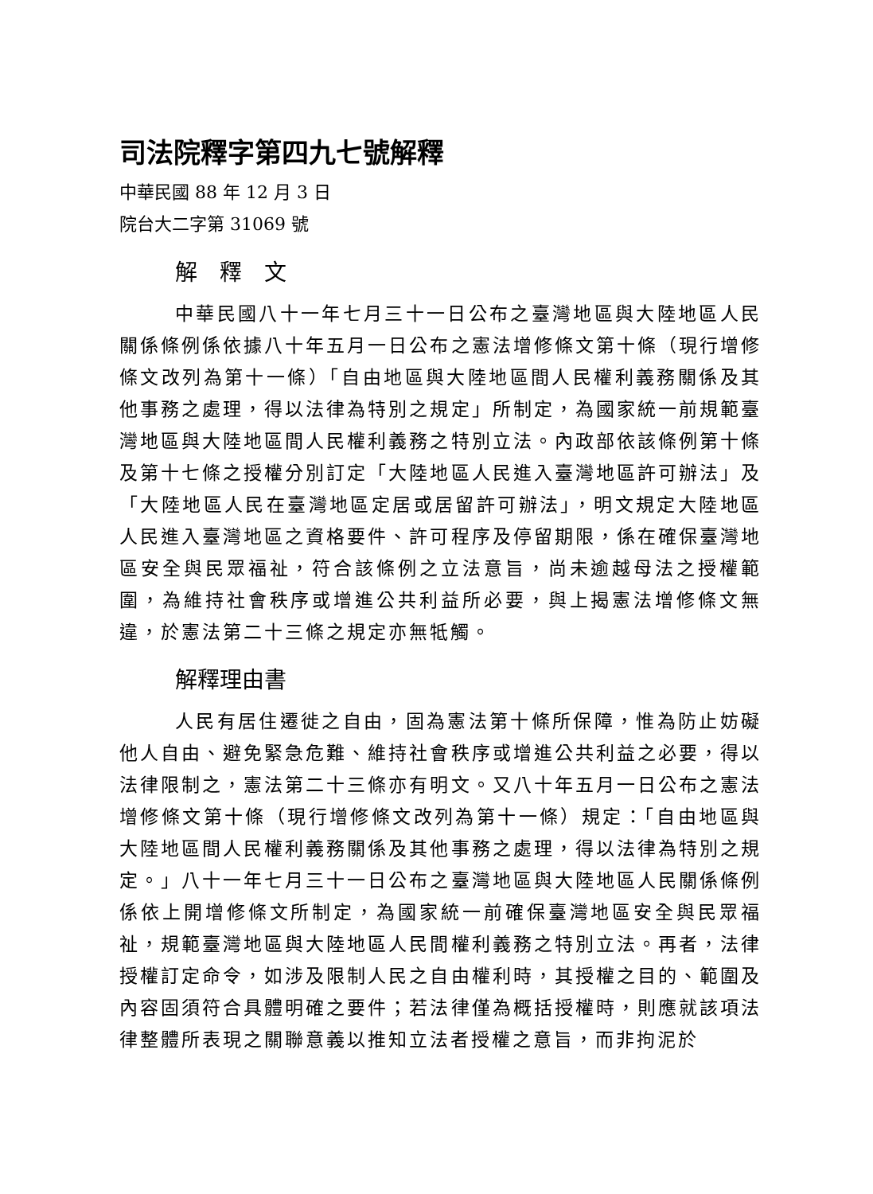司法院釋字第四九七號解釋
中華民國 88 年 12 月 3 日
院台大二字第 31069 號
解　釋　文
中華民國八十一年七月三十一日公布之臺灣地區與大陸地區人民關係條例係依據八十年五月一日公布之憲法增修條文第十條（現行增修條文改列為第十一條）「自由地區與大陸地區間人民權利義務關係及其他事務之處理，得以法律為特別之規定」所制定，為國家統一前規範臺灣地區與大陸地區間人民權利義務之特別立法。內政部依該條例第十條及第十七條之授權分別訂定「大陸地區人民進入臺灣地區許可辦法」及「大陸地區人民在臺灣地區定居或居留許可辦法」，明文規定大陸地區人民進入臺灣地區之資格要件、許可程序及停留期限，係在確保臺灣地區安全與民眾福祉，符合該條例之立法意旨，尚未逾越母法之授權範圍，為維持社會秩序或增進公共利益所必要，與上揭憲法增修條文無違，於憲法第二十三條之規定亦無牴觸。
解釋理由書
人民有居住遷徙之自由，固為憲法第十條所保障，惟為防止妨礙他人自由、避免緊急危難、維持社會秩序或增進公共利益之必要，得以法律限制之，憲法第二十三條亦有明文。又八十年五月一日公布之憲法增修條文第十條（現行增修條文改列為第十一條）規定：「自由地區與大陸地區間人民權利義務關係及其他事務之處理，得以法律為特別之規定。」八十一年七月三十一日公布之臺灣地區與大陸地區人民關係條例係依上開增修條文所制定，為國家統一前確保臺灣地區安全與民眾福祉，規範臺灣地區與大陸地區人民間權利義務之特別立法。再者，法律授權訂定命令，如涉及限制人民之自由權利時，其授權之目的、範圍及內容固須符合具體明確之要件；若法律僅為概括授權時，則應就該項法律整體所表現之關聯意義以推知立法者授權之意旨，而非拘泥於